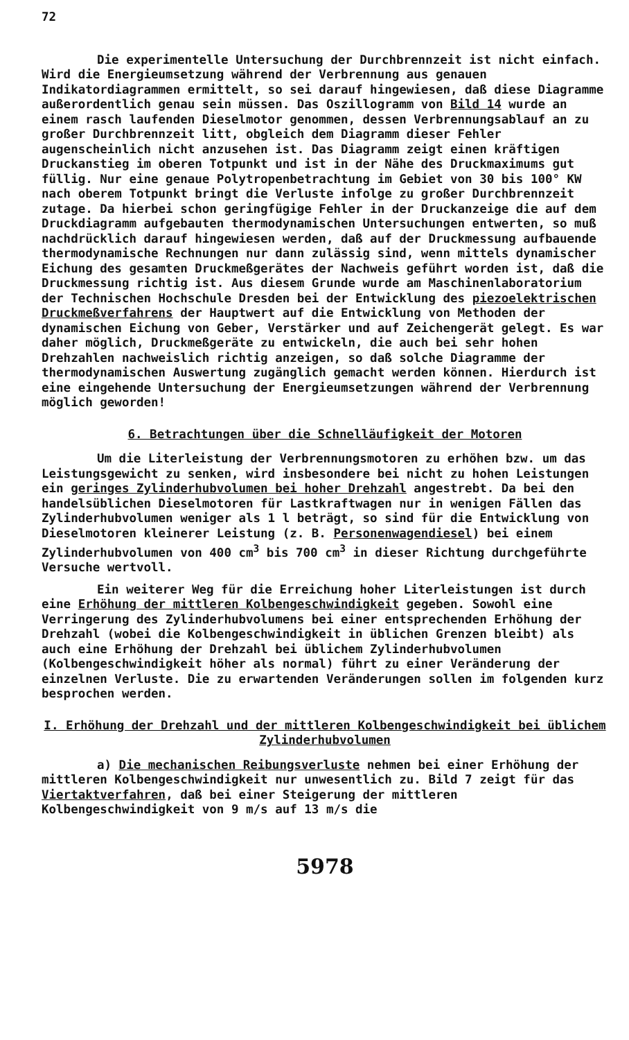72
Die experimentelle Untersuchung der Durchbrennzeit ist nicht einfach. Wird die Energieumsetzung während der Verbrennung aus genauen Indikatordiagrammen ermittelt, so sei darauf hingewiesen, daß diese Diagramme außerordentlich genau sein müssen. Das Oszillogramm von Bild 14 wurde an einem rasch laufenden Dieselmotor genommen, dessen Verbrennungsablauf an zu großer Durchbrennzeit litt, obgleich dem Diagramm dieser Fehler augenscheinlich nicht anzusehen ist. Das Diagramm zeigt einen kräftigen Druckanstieg im oberen Totpunkt und ist in der Nähe des Druckmaximums gut füllig. Nur eine genaue Polytropenbetrachtung im Gebiet von 30 bis 100° KW nach oberem Totpunkt bringt die Verluste infolge zu großer Durchbrennzeit zutage. Da hierbei schon geringfügige Fehler in der Druckanzeige die auf dem Druckdiagramm aufgebauten thermodynamischen Untersuchungen entwerten, so muß nachdrücklich darauf hingewiesen werden, daß auf der Druckmessung aufbauende thermodynamische Rechnungen nur dann zulässig sind, wenn mittels dynamischer Eichung des gesamten Druckmeßgerätes der Nachweis geführt worden ist, daß die Druckmessung richtig ist. Aus diesem Grunde wurde am Maschinenlaboratorium der Technischen Hochschule Dresden bei der Entwicklung des piezoelektrischen Druckmeßverfahrens der Hauptwert auf die Entwicklung von Methoden der dynamischen Eichung von Geber, Verstärker und auf Zeichengerät gelegt. Es war daher möglich, Druckmeßgeräte zu entwickeln, die auch bei sehr hohen Drehzahlen nachweislich richtig anzeigen, so daß solche Diagramme der thermodynamischen Auswertung zugänglich gemacht werden können. Hierdurch ist eine eingehende Untersuchung der Energieumsetzungen während der Verbrennung möglich geworden!
6. Betrachtungen über die Schnelläufigkeit der Motoren
Um die Literleistung der Verbrennungsmotoren zu erhöhen bzw. um das Leistungsgewicht zu senken, wird insbesondere bei nicht zu hohen Leistungen ein geringes Zylinderhubvolumen bei hoher Drehzahl angestrebt. Da bei den handelsüblichen Dieselmotoren für Lastkraftwagen nur in wenigen Fällen das Zylinderhubvolumen weniger als 1 l beträgt, so sind für die Entwicklung von Dieselmotoren kleinerer Leistung (z. B. Personenwagendiesel) bei einem Zylinderhubvolumen von 400 cm<sup>3</sup> bis 700 cm<sup>3</sup> in dieser Richtung durchgeführte Versuche wertvoll.
Ein weiterer Weg für die Erreichung hoher Literleistungen ist durch eine Erhöhung der mittleren Kolbengeschwindigkeit gegeben. Sowohl eine Verringerung des Zylinderhubvolumens bei einer entsprechenden Erhöhung der Drehzahl (wobei die Kolbengeschwindigkeit in üblichen Grenzen bleibt) als auch eine Erhöhung der Drehzahl bei üblichem Zylinderhubvolumen (Kolbengeschwindigkeit höher als normal) führt zu einer Veränderung der einzelnen Verluste. Die zu erwartenden Veränderungen sollen im folgenden kurz besprochen werden.
I. Erhöhung der Drehzahl und der mittleren Kolbengeschwindigkeit bei üblichem Zylinderhubvolumen
a) Die mechanischen Reibungsverluste nehmen bei einer Erhöhung der mittleren Kolbengeschwindigkeit nur unwesentlich zu. Bild 7 zeigt für das Viertaktverfahren, daß bei einer Steigerung der mittleren Kolbengeschwindigkeit von 9 m/s auf 13 m/s die
5978